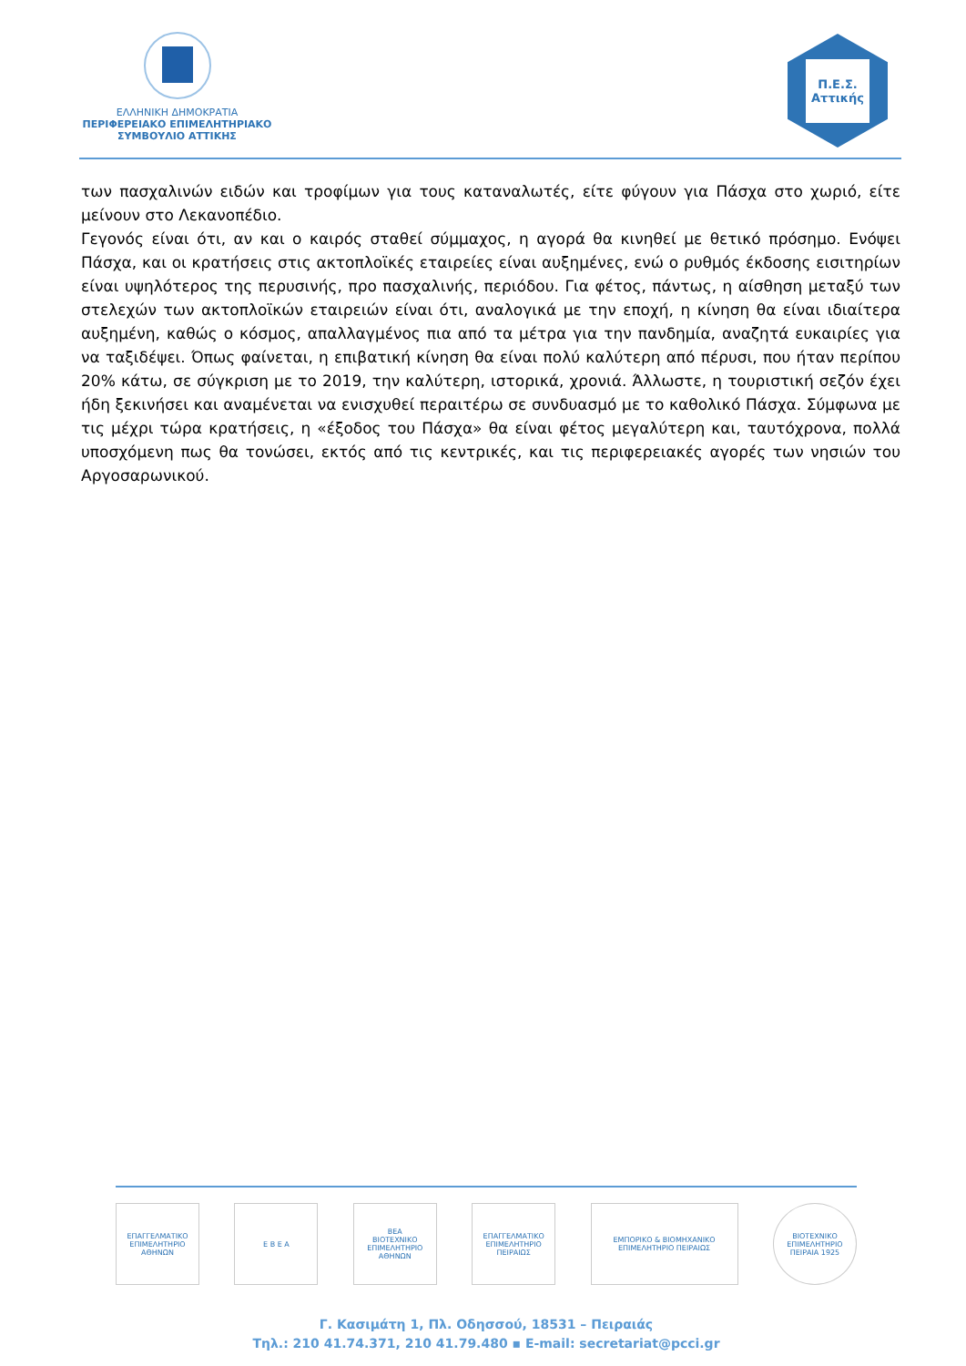ΕΛΛΗΝΙΚΗ ΔΗΜΟΚΡΑΤΙΑ
ΠΕΡΙΦΕΡΕΙΑΚΟ ΕΠΙΜΕΛΗΤΗΡΙΑΚΟ
ΣΥΜΒΟΥΛΙΟ ΑΤΤΙΚΗΣ
Π.Ε.Σ.
Αττικής
των πασχαλινών ειδών και τροφίμων για τους καταναλωτές, είτε φύγουν για Πάσχα στο χωριό, είτε μείνουν στο Λεκανοπέδιο.
Γεγονός είναι ότι, αν και ο καιρός σταθεί σύμμαχος, η αγορά θα κινηθεί με θετικό πρόσημο. Ενόψει Πάσχα, και οι κρατήσεις στις ακτοπλοϊκές εταιρείες είναι αυξημένες, ενώ ο ρυθμός έκδοσης εισιτηρίων είναι υψηλότερος της περυσινής, προ πασχαλινής, περιόδου. Για φέτος, πάντως, η αίσθηση μεταξύ των στελεχών των ακτοπλοϊκών εταιρειών είναι ότι, αναλογικά με την εποχή, η κίνηση θα είναι ιδιαίτερα αυξημένη, καθώς ο κόσμος, απαλλαγμένος πια από τα μέτρα για την πανδημία, αναζητά ευκαιρίες για να ταξιδέψει. Όπως φαίνεται, η επιβατική κίνηση θα είναι πολύ καλύτερη από πέρυσι, που ήταν περίπου 20% κάτω, σε σύγκριση με το 2019, την καλύτερη, ιστορικά, χρονιά. Άλλωστε, η τουριστική σεζόν έχει ήδη ξεκινήσει και αναμένεται να ενισχυθεί περαιτέρω σε συνδυασμό με το καθολικό Πάσχα. Σύμφωνα με τις μέχρι τώρα κρατήσεις, η «έξοδος του Πάσχα» θα είναι φέτος μεγαλύτερη και, ταυτόχρονα, πολλά υποσχόμενη πως θα τονώσει, εκτός από τις κεντρικές, και τις περιφερειακές αγορές των νησιών του Αργοσαρωνικού.
ΕΠΑΓΓΕΛΜΑΤΙΚΟ ΕΠΙΜΕΛΗΤΗΡΙΟ ΑΘΗΝΩΝ
Ε Β Ε Α
ΒΕΑ
ΒΙΟΤΕΧΝΙΚΟ ΕΠΙΜΕΛΗΤΗΡΙΟ ΑΘΗΝΩΝ
ΕΠΑΓΓΕΛΜΑΤΙΚΟ ΕΠΙΜΕΛΗΤΗΡΙΟ ΠΕΙΡΑΙΩΣ
ΕΜΠΟΡΙΚΟ & ΒΙΟΜΗΧΑΝΙΚΟ ΕΠΙΜΕΛΗΤΗΡΙΟ ΠΕΙΡΑΙΩΣ
ΒΙΟΤΕΧΝΙΚΟ ΕΠΙΜΕΛΗΤΗΡΙΟ ΠΕΙΡΑΙΑ 1925
Γ. Κασιμάτη 1, Πλ. Οδησσού, 18531 – Πειραιάς
Τηλ.: 210 41.74.371, 210 41.79.480 ▪ E-mail: secretariat@pcci.gr